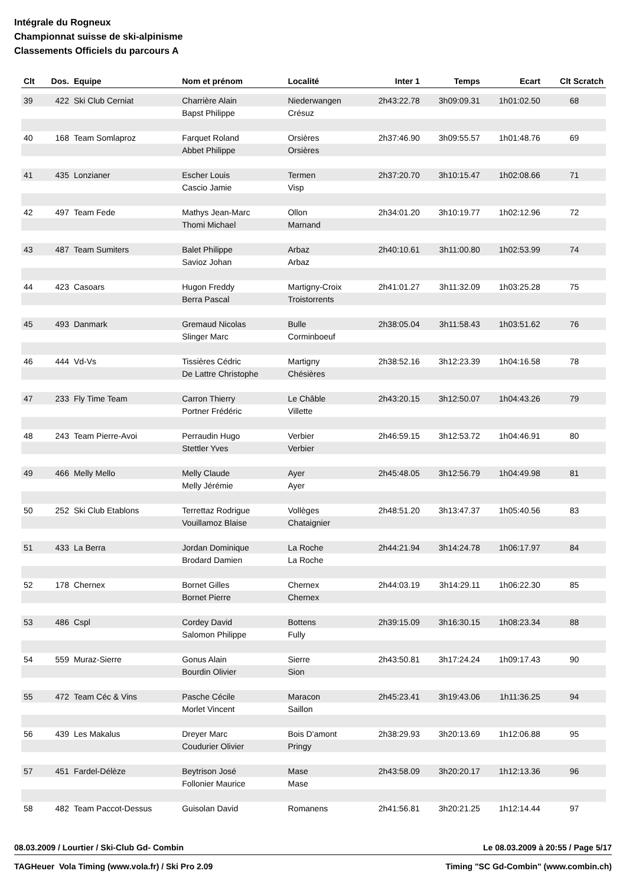Intégrale du Rogneux
Championnat suisse de ski-alpinisme
Classements Officiels du parcours A
| Clt | Dos. | Equipe | Nom et prénom | Localité | Inter 1 | Temps | Ecart | Clt Scratch |
| --- | --- | --- | --- | --- | --- | --- | --- | --- |
| 39 | 422 | Ski Club Cerniat | Charrière Alain | Niederwangen | 2h43:22.78 | 3h09:09.31 | 1h01:02.50 | 68 |
| | | | Bapst Philippe | Crésuz | | | | |
| 40 | 168 | Team Somlaproz | Farquet Roland | Orsières | 2h37:46.90 | 3h09:55.57 | 1h01:48.76 | 69 |
| | | | Abbet Philippe | Orsières | | | | |
| 41 | 435 | Lonzianer | Escher Louis | Termen | 2h37:20.70 | 3h10:15.47 | 1h02:08.66 | 71 |
| | | | Cascio Jamie | Visp | | | | |
| 42 | 497 | Team Fede | Mathys Jean-Marc | Ollon | 2h34:01.20 | 3h10:19.77 | 1h02:12.96 | 72 |
| | | | Thomi Michael | Marnand | | | | |
| 43 | 487 | Team Sumiters | Balet Philippe | Arbaz | 2h40:10.61 | 3h11:00.80 | 1h02:53.99 | 74 |
| | | | Savioz Johan | Arbaz | | | | |
| 44 | 423 | Casoars | Hugon Freddy | Martigny-Croix | 2h41:01.27 | 3h11:32.09 | 1h03:25.28 | 75 |
| | | | Berra Pascal | Troistorrents | | | | |
| 45 | 493 | Danmark | Gremaud Nicolas | Bulle | 2h38:05.04 | 3h11:58.43 | 1h03:51.62 | 76 |
| | | | Slinger Marc | Corminboeuf | | | | |
| 46 | 444 | Vd-Vs | Tissières Cédric | Martigny | 2h38:52.16 | 3h12:23.39 | 1h04:16.58 | 78 |
| | | | De Lattre Christophe | Chésières | | | | |
| 47 | 233 | Fly Time Team | Carron Thierry | Le Châble | 2h43:20.15 | 3h12:50.07 | 1h04:43.26 | 79 |
| | | | Portner Frédéric | Villette | | | | |
| 48 | 243 | Team Pierre-Avoi | Perraudin Hugo | Verbier | 2h46:59.15 | 3h12:53.72 | 1h04:46.91 | 80 |
| | | | Stettler Yves | Verbier | | | | |
| 49 | 466 | Melly Mello | Melly Claude | Ayer | 2h45:48.05 | 3h12:56.79 | 1h04:49.98 | 81 |
| | | | Melly Jérémie | Ayer | | | | |
| 50 | 252 | Ski Club Etablons | Terrettaz Rodrigue | Vollèges | 2h48:51.20 | 3h13:47.37 | 1h05:40.56 | 83 |
| | | | Vouillamoz Blaise | Chataignier | | | | |
| 51 | 433 | La Berra | Jordan Dominique | La Roche | 2h44:21.94 | 3h14:24.78 | 1h06:17.97 | 84 |
| | | | Brodard Damien | La Roche | | | | |
| 52 | 178 | Chernex | Bornet Gilles | Chernex | 2h44:03.19 | 3h14:29.11 | 1h06:22.30 | 85 |
| | | | Bornet Pierre | Chernex | | | | |
| 53 | 486 | Cspl | Cordey David | Bottens | 2h39:15.09 | 3h16:30.15 | 1h08:23.34 | 88 |
| | | | Salomon Philippe | Fully | | | | |
| 54 | 559 | Muraz-Sierre | Gonus Alain | Sierre | 2h43:50.81 | 3h17:24.24 | 1h09:17.43 | 90 |
| | | | Bourdin Olivier | Sion | | | | |
| 55 | 472 | Team Céc & Vins | Pasche Cécile | Maracon | 2h45:23.41 | 3h19:43.06 | 1h11:36.25 | 94 |
| | | | Morlet Vincent | Saillon | | | | |
| 56 | 439 | Les Makalus | Dreyer Marc | Bois D'amont | 2h38:29.93 | 3h20:13.69 | 1h12:06.88 | 95 |
| | | | Coudurier Olivier | Pringy | | | | |
| 57 | 451 | Fardel-Délèze | Beytrison José | Mase | 2h43:58.09 | 3h20:20.17 | 1h12:13.36 | 96 |
| | | | Follonier Maurice | Mase | | | | |
| 58 | 482 | Team Paccot-Dessus | Guisolan David | Romanens | 2h41:56.81 | 3h20:21.25 | 1h12:14.44 | 97 |
08.03.2009 / Lourtier / Ski-Club Gd- Combin Le 08.03.2009 à 20:55 / Page 5/17
TAGHeuer Vola Timing (www.vola.fr) / Ski Pro 2.09 Timing "SC Gd-Combin" (www.combin.ch)